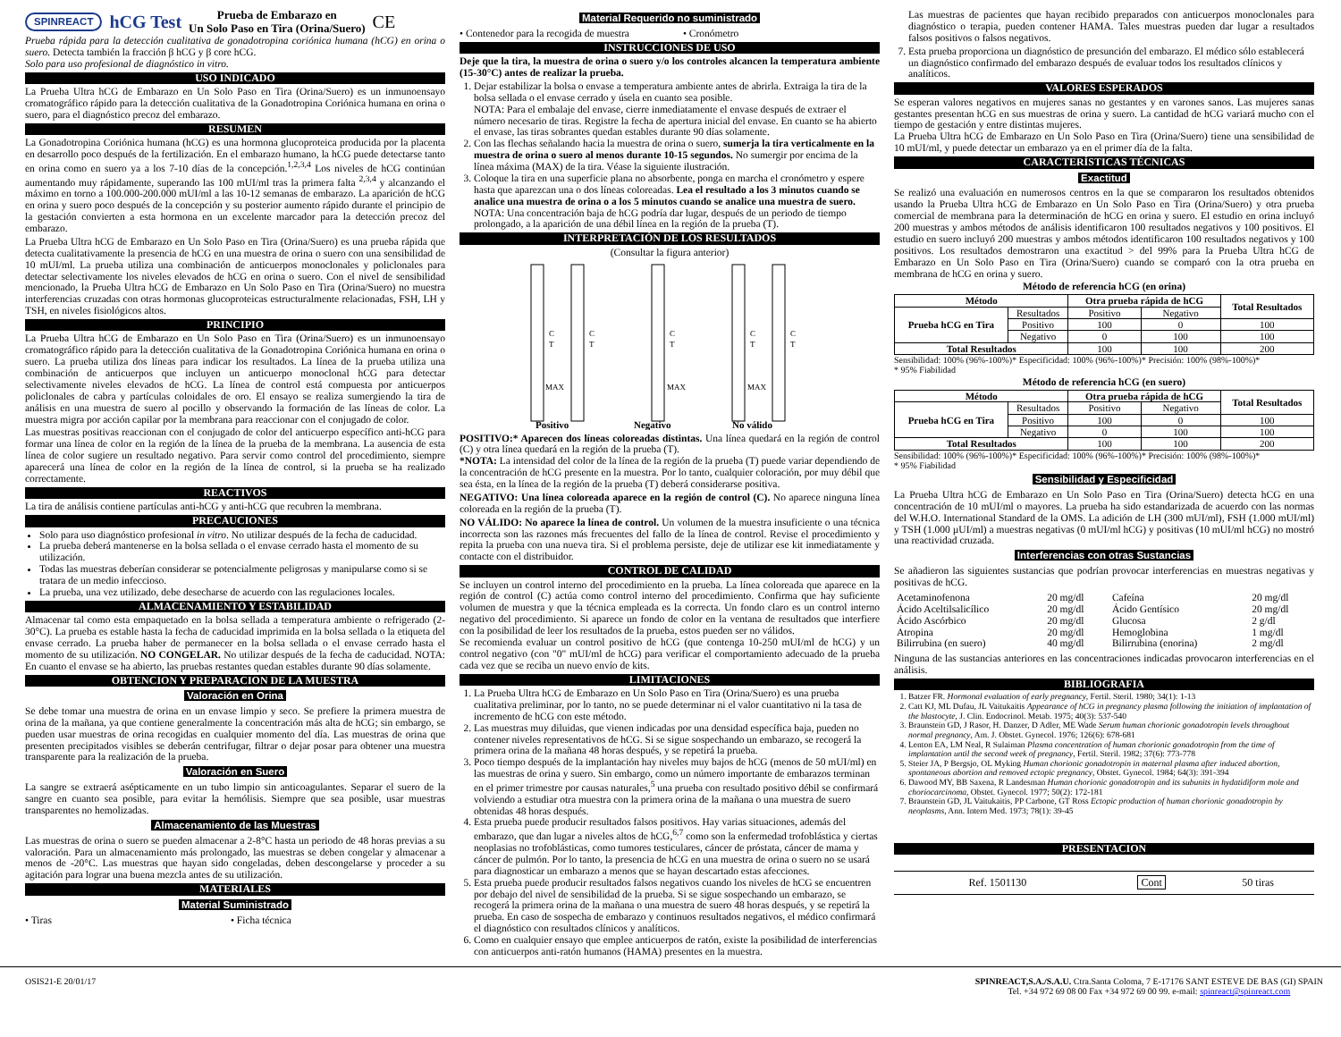SPINREACT hCG Test Prueba de Embarazo en
Un Solo Paso en Tira (Orina/Suero) CE
Prueba rápida para la detección cualitativa de gonadotropina coriónica humana (hCG) en orina o suero. Detecta también la fracción β hCG y β core hCG.
Solo para uso profesional de diagnóstico in vitro.
USO INDICADO
La Prueba Ultra hCG de Embarazo en Un Solo Paso en Tira (Orina/Suero) es un inmunoensayo cromatográfico rápido para la detección cualitativa de la Gonadotropina Coriónica humana en orina o suero, para el diagnóstico precoz del embarazo.
RESUMEN
La Gonadotropina Coriónica humana (hCG) es una hormona glucoproteica producida por la placenta en desarrollo poco después de la fertilización. En el embarazo humano, la hCG puede detectarse tanto en orina como en suero ya a los 7-10 días de la concepción.<sup>1,2,3,4</sup> Los niveles de hCG continúan aumentando muy rápidamente, superando las 100 mUI/ml tras la primera falta <sup>2,3,4</sup> y alcanzando el máximo en torno a 100.000-200.000 mUI/ml a las 10-12 semanas de embarazo. La aparición de hCG en orina y suero poco después de la concepción y su posterior aumento rápido durante el principio de la gestación convierten a esta hormona en un excelente marcador para la detección precoz del embarazo.
La Prueba Ultra hCG de Embarazo en Un Solo Paso en Tira (Orina/Suero) es una prueba rápida que detecta cualitativamente la presencia de hCG en una muestra de orina o suero con una sensibilidad de 10 mUI/ml. La prueba utiliza una combinación de anticuerpos monoclonales y policlonales para detectar selectivamente los niveles elevados de hCG en orina o suero. Con el nivel de sensibilidad mencionado, la Prueba Ultra hCG de Embarazo en Un Solo Paso en Tira (Orina/Suero) no muestra interferencias cruzadas con otras hormonas glucoproteicas estructuralmente relacionadas, FSH, LH y TSH, en niveles fisiológicos altos.
PRINCIPIO
La Prueba Ultra hCG de Embarazo en Un Solo Paso en Tira (Orina/Suero) es un inmunoensayo cromatográfico rápido para la detección cualitativa de la Gonadotropina Coriónica humana en orina o suero. La prueba utiliza dos líneas para indicar los resultados. La línea de la prueba utiliza una combinación de anticuerpos que incluyen un anticuerpo monoclonal hCG para detectar selectivamente niveles elevados de hCG. La línea de control está compuesta por anticuerpos policlonales de cabra y partículas coloidales de oro. El ensayo se realiza sumergiendo la tira de análisis en una muestra de suero al pocillo y observando la formación de las líneas de color. La muestra migra por acción capilar por la membrana para reaccionar con el conjugado de color.
Las muestras positivas reaccionan con el conjugado de color del anticuerpo específico anti-hCG para formar una línea de color en la región de la línea de la prueba de la membrana. La ausencia de esta línea de color sugiere un resultado negativo. Para servir como control del procedimiento, siempre aparecerá una línea de color en la región de la línea de control, si la prueba se ha realizado correctamente.
REACTIVOS
La tira de análisis contiene partículas anti-hCG y anti-hCG que recubren la membrana.
PRECAUCIONES
Solo para uso diagnóstico profesional in vitro. No utilizar después de la fecha de caducidad.
La prueba deberá mantenerse en la bolsa sellada o el envase cerrado hasta el momento de su utilización.
Todas las muestras deberían considerar se potencialmente peligrosas y manipularse como si se tratara de un medio infeccioso.
La prueba, una vez utilizado, debe desecharse de acuerdo con las regulaciones locales.
ALMACENAMIENTO Y ESTABILIDAD
Almacenar tal como esta empaquetado en la bolsa sellada a temperatura ambiente o refrigerado (2-30°C). La prueba es estable hasta la fecha de caducidad imprimida en la bolsa sellada o la etiqueta del envase cerrado. La prueba haber de permanecer en la bolsa sellada o el envase cerrado hasta el momento de su utilización. NO CONGELAR. No utilizar después de la fecha de caducidad. NOTA: En cuanto el envase se ha abierto, las pruebas restantes quedan estables durante 90 días solamente.
OBTENCION Y PREPARACION DE LA MUESTRA
Valoración en Orina
Se debe tomar una muestra de orina en un envase limpio y seco. Se prefiere la primera muestra de orina de la mañana, ya que contiene generalmente la concentración más alta de hCG; sin embargo, se pueden usar muestras de orina recogidas en cualquier momento del día. Las muestras de orina que presenten precipitados visibles se deberán centrifugar, filtrar o dejar posar para obtener una muestra transparente para la realización de la prueba.
Valoración en Suero
La sangre se extraerá asépticamente en un tubo limpio sin anticoagulantes. Separar el suero de la sangre en cuanto sea posible, para evitar la hemólisis. Siempre que sea posible, usar muestras transparentes no hemolizadas.
Almacenamiento de las Muestras
Las muestras de orina o suero se pueden almacenar a 2-8°C hasta un periodo de 48 horas previas a su valoración. Para un almacenamiento más prolongado, las muestras se deben congelar y almacenar a menos de -20°C. Las muestras que hayan sido congeladas, deben descongelarse y proceder a su agitación para lograr una buena mezcla antes de su utilización.
MATERIALES
Material Suministrado
• Tiras • Ficha técnica
Material Requerido no suministrado
• Contenedor para la recogida de muestra • Cronómetro
INSTRUCCIONES DE USO
Deje que la tira, la muestra de orina o suero y/o los controles alcancen la temperatura ambiente (15-30°C) antes de realizar la prueba.
1. Dejar estabilizar la bolsa o envase a temperatura ambiente antes de abrirla. Extraiga la tira de la bolsa sellada o el envase cerrado y úsela en cuanto sea posible.
NOTA: Para el embalaje del envase, cierre inmediatamente el envase después de extraer el número necesario de tiras. Registre la fecha de apertura inicial del envase. En cuanto se ha abierto el envase, las tiras sobrantes quedan estables durante 90 días solamente.
2. Con las flechas señalando hacia la muestra de orina o suero, sumerja la tira verticalmente en la muestra de orina o suero al menos durante 10-15 segundos. No sumergir por encima de la línea máxima (MAX) de la tira. Véase la siguiente ilustración.
3. Coloque la tira en una superficie plana no absorbente, ponga en marcha el cronómetro y espere hasta que aparezcan una o dos líneas coloreadas. Lea el resultado a los 3 minutos cuando se analice una muestra de orina o a los 5 minutos cuando se analice una muestra de suero.
NOTA: Una concentración baja de hCG podría dar lugar, después de un periodo de tiempo prolongado, a la aparición de una débil línea en la región de la prueba (T).
INTERPRETACIÓN DE LOS RESULTADOS
(Consultar la figura anterior)
C
T
C
T
C
T
C
T
C
T
MAX
MAX
MAX
Positivo
Negativo
No válido
POSITIVO:* Aparecen dos líneas coloreadas distintas. Una línea quedará en la región de control (C) y otra línea quedará en la región de la prueba (T).
*NOTA: La intensidad del color de la línea de la región de la prueba (T) puede variar dependiendo de la concentración de hCG presente en la muestra. Por lo tanto, cualquier coloración, por muy débil que sea ésta, en la línea de la región de la prueba (T) deberá considerarse positiva.
NEGATIVO: Una línea coloreada aparece en la región de control (C). No aparece ninguna línea coloreada en la región de la prueba (T).
NO VÁLIDO: No aparece la línea de control. Un volumen de la muestra insuficiente o una técnica incorrecta son las razones más frecuentes del fallo de la línea de control. Revise el procedimiento y repita la prueba con una nueva tira. Si el problema persiste, deje de utilizar ese kit inmediatamente y contacte con el distribuidor.
CONTROL DE CALIDAD
Se incluyen un control interno del procedimiento en la prueba. La línea coloreada que aparece en la región de control (C) actúa como control interno del procedimiento. Confirma que hay suficiente volumen de muestra y que la técnica empleada es la correcta. Un fondo claro es un control interno negativo del procedimiento. Si aparece un fondo de color en la ventana de resultados que interfiere con la posibilidad de leer los resultados de la prueba, estos pueden ser no válidos.
Se recomienda evaluar un control positivo de hCG (que contenga 10-250 mUI/ml de hCG) y un control negativo (con "0" mUI/ml de hCG) para verificar el comportamiento adecuado de la prueba cada vez que se reciba un nuevo envío de kits.
LIMITACIONES
1. La Prueba Ultra hCG de Embarazo en Un Solo Paso en Tira (Orina/Suero) es una prueba cualitativa preliminar, por lo tanto, no se puede determinar ni el valor cuantitativo ni la tasa de incremento de hCG con este método.
2. Las muestras muy diluidas, que vienen indicadas por una densidad específica baja, pueden no contener niveles representativos de hCG. Si se sigue sospechando un embarazo, se recogerá la primera orina de la mañana 48 horas después, y se repetirá la prueba.
3. Poco tiempo después de la implantación hay niveles muy bajos de hCG (menos de 50 mUI/ml) en las muestras de orina y suero. Sin embargo, como un número importante de embarazos terminan en el primer trimestre por causas naturales,<sup>5</sup> una prueba con resultado positivo débil se confirmará volviendo a estudiar otra muestra con la primera orina de la mañana o una muestra de suero obtenidas 48 horas después.
4. Esta prueba puede producir resultados falsos positivos. Hay varias situaciones, además del embarazo, que dan lugar a niveles altos de hCG,<sup>6,7</sup> como son la enfermedad trofoblástica y ciertas neoplasias no trofoblásticas, como tumores testiculares, cáncer de próstata, cáncer de mama y cáncer de pulmón. Por lo tanto, la presencia de hCG en una muestra de orina o suero no se usará para diagnosticar un embarazo a menos que se hayan descartado estas afecciones.
5. Esta prueba puede producir resultados falsos negativos cuando los niveles de hCG se encuentren por debajo del nivel de sensibilidad de la prueba. Si se sigue sospechando un embarazo, se recogerá la primera orina de la mañana o una muestra de suero 48 horas después, y se repetirá la prueba. En caso de sospecha de embarazo y continuos resultados negativos, el médico confirmará el diagnóstico con resultados clínicos y analíticos.
6. Como en cualquier ensayo que emplee anticuerpos de ratón, existe la posibilidad de interferencias con anticuerpos anti-ratón humanos (HAMA) presentes en la muestra.
Las muestras de pacientes que hayan recibido preparados con anticuerpos monoclonales para diagnóstico o terapia, pueden contener HAMA. Tales muestras pueden dar lugar a resultados falsos positivos o falsos negativos.
7. Esta prueba proporciona un diagnóstico de presunción del embarazo. El médico sólo establecerá un diagnóstico confirmado del embarazo después de evaluar todos los resultados clínicos y analíticos.
VALORES ESPERADOS
Se esperan valores negativos en mujeres sanas no gestantes y en varones sanos. Las mujeres sanas gestantes presentan hCG en sus muestras de orina y suero. La cantidad de hCG variará mucho con el tiempo de gestación y entre distintas mujeres.
La Prueba Ultra hCG de Embarazo en Un Solo Paso en Tira (Orina/Suero) tiene una sensibilidad de 10 mUI/ml, y puede detectar un embarazo ya en el primer día de la falta.
CARACTERÍSTICAS TÉCNICAS
Exactitud
Se realizó una evaluación en numerosos centros en la que se compararon los resultados obtenidos usando la Prueba Ultra hCG de Embarazo en Un Solo Paso en Tira (Orina/Suero) y otra prueba comercial de membrana para la determinación de hCG en orina y suero. El estudio en orina incluyó 200 muestras y ambos métodos de análisis identificaron 100 resultados negativos y 100 positivos. El estudio en suero incluyó 200 muestras y ambos métodos identificaron 100 resultados negativos y 100 positivos. Los resultados demostraron una exactitud > del 99% para la Prueba Ultra hCG de Embarazo en Un Solo Paso en Tira (Orina/Suero) cuando se comparó con la otra prueba en membrana de hCG en orina y suero.
Método de referencia hCG (en orina)
| Método | | Otra prueba rápida de hCG | | Total Resultados |
| --- | --- | --- | --- | --- |
| Prueba hCG en Tira | Resultados | Positivo | Negativo | |
| | Positivo | 100 | 0 | 100 |
| | Negativo | 0 | 100 | 100 |
| Total Resultados | | 100 | 100 | 200 |
Sensibilidad: 100% (96%-100%)* Especificidad: 100% (96%-100%)* Precisión: 100% (98%-100%)*
* 95% Fiabilidad
Método de referencia hCG (en suero)
| Método | | Otra prueba rápida de hCG | | Total Resultados |
| --- | --- | --- | --- | --- |
| Prueba hCG en Tira | Resultados | Positivo | Negativo | |
| | Positivo | 100 | 0 | 100 |
| | Negativo | 0 | 100 | 100 |
| Total Resultados | | 100 | 100 | 200 |
Sensibilidad: 100% (96%-100%)* Especificidad: 100% (96%-100%)* Precisión: 100% (98%-100%)*
* 95% Fiabilidad
Sensibilidad y Especificidad
La Prueba Ultra hCG de Embarazo en Un Solo Paso en Tira (Orina/Suero) detecta hCG en una concentración de 10 mUI/ml o mayores. La prueba ha sido estandarizada de acuerdo con las normas del W.H.O. International Standard de la OMS. La adición de LH (300 mUI/ml), FSH (1.000 mUI/ml) y TSH (1.000 µUI/ml) a muestras negativas (0 mUI/ml hCG) y positivas (10 mUI/ml hCG) no mostró una reactividad cruzada.
Interferencias con otras Sustancias
Se añadieron las siguientes sustancias que podrían provocar interferencias en muestras negativas y positivas de hCG.
| Acetaminofenona | 20 mg/dl | Cafeína | 20 mg/dl |
| Ácido Aceltilsalicílico | 20 mg/dl | Ácido Gentísico | 20 mg/dl |
| Ácido Ascórbico | 20 mg/dl | Glucosa | 2 g/dl |
| Atropina | 20 mg/dl | Hemoglobina | 1 mg/dl |
| Bilirrubina (en suero) | 40 mg/dl | Bilirrubina (enorina) | 2 mg/dl |
Ninguna de las sustancias anteriores en las concentraciones indicadas provocaron interferencias en el análisis.
BIBLIOGRAFIA
1. Batzer FR. Hormonal evaluation of early pregnancy, Fertil. Steril. 1980; 34(1): 1-13
2. Catt KJ, ML Dufau, JL Vaitukaitis Appearance of hCG in pregnancy plasma following the initiation of implantation of the blastocyte, J. Clin. Endocrinol. Metab. 1975; 40(3): 537-540
3. Braunstein GD, J Rasor, H. Danzer, D Adler, ME Wade Serum human chorionic gonadotropin levels throughout normal pregnancy, Am. J. Obstet. Gynecol. 1976; 126(6): 678-681
4. Lenton EA, LM Neal, R Sulaiman Plasma concentration of human chorionic gonadotropin from the time of implantation until the second week of pregnancy, Fertil. Steril. 1982; 37(6): 773-778
5. Steier JA, P Bergsjo, OL Myking Human chorionic gonadotropin in maternal plasma after induced abortion, spontaneous abortion and removed ectopic pregnancy, Obstet. Gynecol. 1984; 64(3): 391-394
6. Dawood MY, BB Saxena, R Landesman Human chorionic gonadotropin and its subunits in hydatidiform mole and choriocarcinoma, Obstet. Gynecol. 1977; 50(2): 172-181
7. Braunstein GD, JL Vaitukaitis, PP Carbone, GT Ross Ectopic production of human chorionic gonadotropin by neoplasms, Ann. Intern Med. 1973; 78(1): 39-45
PRESENTACION
| Ref. 1501130 | Cont | 50 tiras |
OSIS21-E 20/01/17 SPINREACT,S.A./S.A.U. Ctra.Santa Coloma, 7 E-17176 SANT ESTEVE DE BAS (GI) SPAIN
Tel. +34 972 69 08 00 Fax +34 972 69 00 99. e-mail: spinreact@spinreact.com